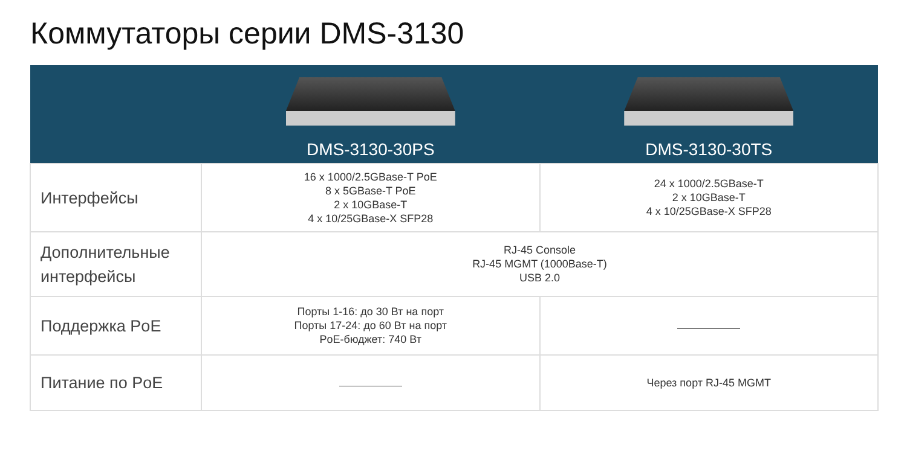Коммутаторы серии DMS-3130
| | DMS-3130-30PS | DMS-3130-30TS |
| --- | --- | --- |
| Интерфейсы | 16 x 1000/2.5GBase-T PoE 8 x 5GBase-T PoE 2 x 10GBase-T 4 x 10/25GBase-X SFP28 | 24 x 1000/2.5GBase-T 2 x 10GBase-T 4 x 10/25GBase-X SFP28 |
| Дополнительные интерфейсы | RJ-45 Console RJ-45 MGMT (1000Base-T) USB 2.0 | |
| Поддержка PoE | Порты 1-16: до 30 Вт на порт Порты 17-24: до 60 Вт на порт PoE-бюджет: 740 Вт | |
| Питание по PoE | | Через порт RJ-45 MGMT |